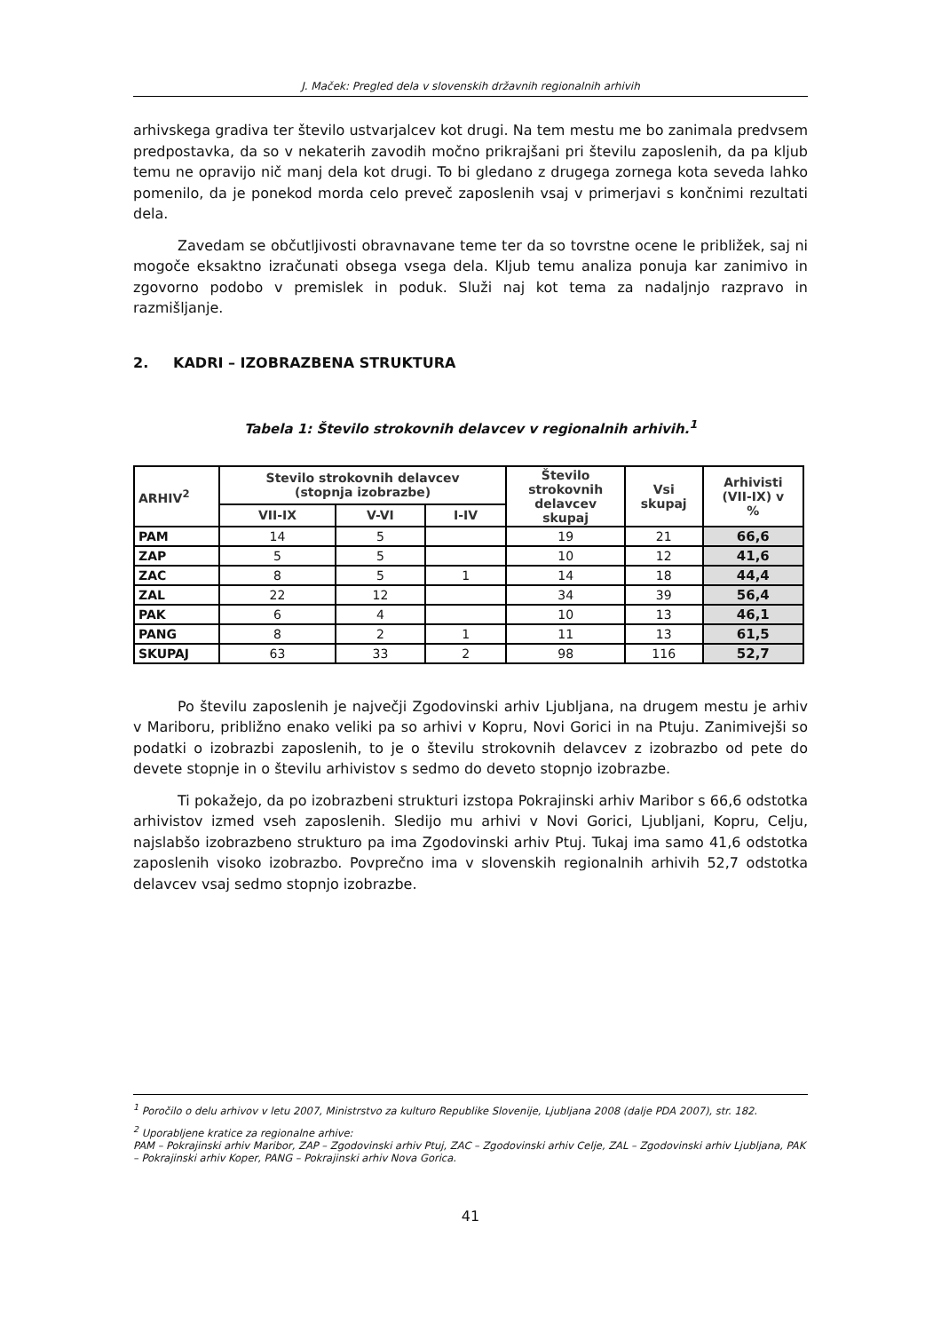J. Maček: Pregled dela v slovenskih državnih regionalnih arhivih
arhivskega gradiva ter število ustvarjalcev kot drugi. Na tem mestu me bo zanimala predvsem predpostavka, da so v nekaterih zavodih močno prikrajšani pri številu zaposlenih, da pa kljub temu ne opravijo nič manj dela kot drugi. To bi gledano z drugega zornega kota seveda lahko pomenilo, da je ponekod morda celo preveč zaposlenih vsaj v primerjavi s končnimi rezultati dela.
Zavedam se občutljivosti obravnavane teme ter da so tovrstne ocene le približek, saj ni mogoče eksaktno izračunati obsega vsega dela. Kljub temu analiza ponuja kar zanimivo in zgovorno podobo v premislek in poduk. Služi naj kot tema za nadaljnjo razpravo in razmišljanje.
2. KADRI – IZOBRAZBENA STRUKTURA
Tabela 1: Število strokovnih delavcev v regionalnih arhivih.<sup>1</sup>
| ARHIV<sup>2</sup> | Stevilo strokovnih delavcev (stopnja izobrazbe) | | | Število strokovnih delavcev skupaj | Vsi skupaj | Arhivisti (VII-IX) v % |
| --- | --- | --- | --- | --- | --- | --- |
| | VII-IX | V-VI | I-IV | | | |
| PAM | 14 | 5 | | 19 | 21 | 66,6 |
| ZAP | 5 | 5 | | 10 | 12 | 41,6 |
| ZAC | 8 | 5 | 1 | 14 | 18 | 44,4 |
| ZAL | 22 | 12 | | 34 | 39 | 56,4 |
| PAK | 6 | 4 | | 10 | 13 | 46,1 |
| PANG | 8 | 2 | 1 | 11 | 13 | 61,5 |
| SKUPAJ | 63 | 33 | 2 | 98 | 116 | 52,7 |
Po številu zaposlenih je največji Zgodovinski arhiv Ljubljana, na drugem mestu je arhiv v Mariboru, približno enako veliki pa so arhivi v Kopru, Novi Gorici in na Ptuju. Zanimivejši so podatki o izobrazbi zaposlenih, to je o številu strokovnih delavcev z izobrazbo od pete do devete stopnje in o številu arhivistov s sedmo do deveto stopnjo izobrazbe.
Ti pokažejo, da po izobrazbeni strukturi izstopa Pokrajinski arhiv Maribor s 66,6 odstotka arhivistov izmed vseh zaposlenih. Sledijo mu arhivi v Novi Gorici, Ljubljani, Kopru, Celju, najslabšo izobrazbeno strukturo pa ima Zgodovinski arhiv Ptuj. Tukaj ima samo 41,6 odstotka zaposlenih visoko izobrazbo. Povprečno ima v slovenskih regionalnih arhivih 52,7 odstotka delavcev vsaj sedmo stopnjo izobrazbe.
<sup>1</sup> Poročilo o delu arhivov v letu 2007, Ministrstvo za kulturo Republike Slovenije, Ljubljana 2008 (dalje PDA 2007), str. 182.
<sup>2</sup> Uporabljene kratice za regionalne arhive:
PAM – Pokrajinski arhiv Maribor, ZAP – Zgodovinski arhiv Ptuj, ZAC – Zgodovinski arhiv Celje, ZAL – Zgodovinski arhiv Ljubljana, PAK – Pokrajinski arhiv Koper, PANG – Pokrajinski arhiv Nova Gorica.
41